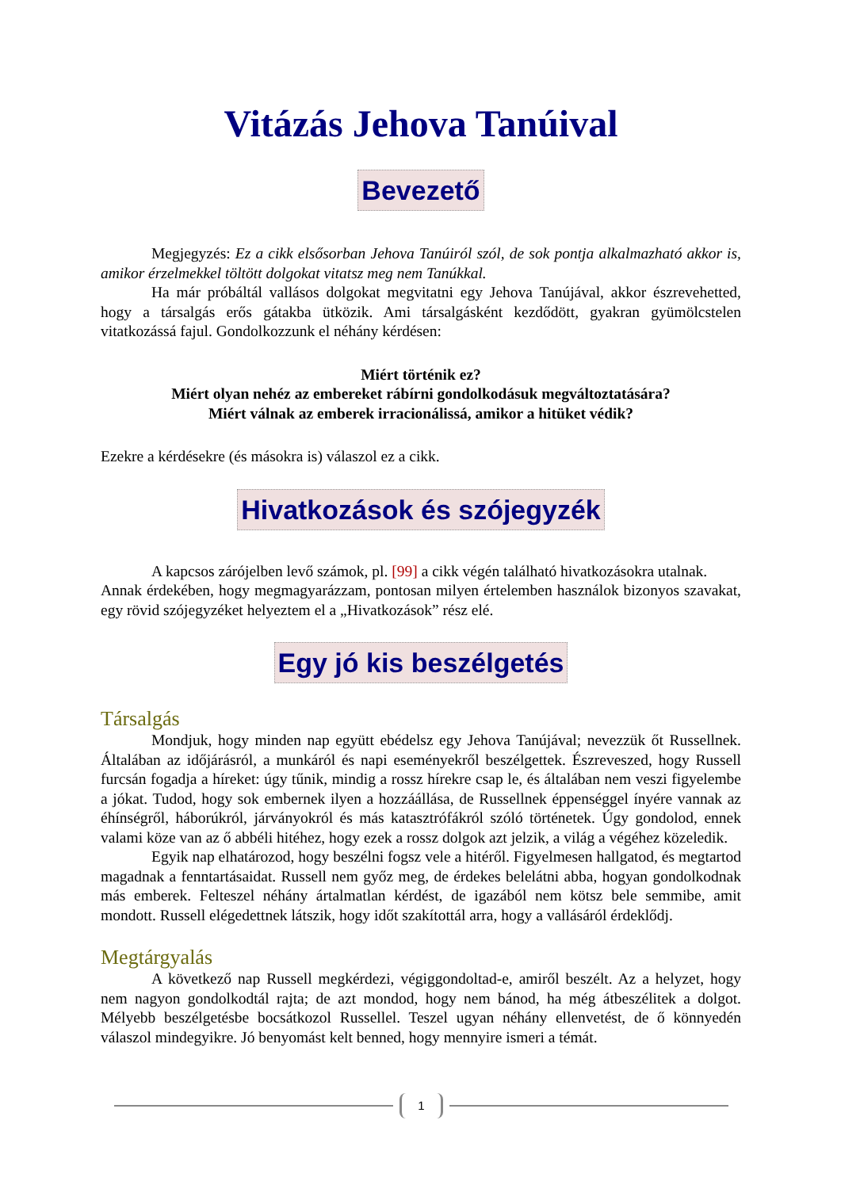Vitázás Jehova Tanúival
Bevezető
Megjegyzés: Ez a cikk elsősorban Jehova Tanúiról szól, de sok pontja alkalmazható akkor is, amikor érzelmekkel töltött dolgokat vitatsz meg nem Tanúkkal.
Ha már próbáltál vallásos dolgokat megvitatni egy Jehova Tanújával, akkor észrevehetted, hogy a társalgás erős gátakba ütközik. Ami társalgásként kezdődött, gyakran gyümölcstelen vitatkozássá fajul. Gondolkozzunk el néhány kérdésen:
Miért történik ez?
Miért olyan nehéz az embereket rábírni gondolkodásuk megváltoztatására?
Miért válnak az emberek irracionálissá, amikor a hitüket védik?
Ezekre a kérdésekre (és másokra is) válaszol ez a cikk.
Hivatkozások és szójegyzék
A kapcsos zárójelben levő számok, pl. [99] a cikk végén található hivatkozásokra utalnak.
Annak érdekében, hogy megmagyarázzam, pontosan milyen értelemben használok bizonyos szavakat, egy rövid szójegyzéket helyeztem el a „Hivatkozások” rész elé.
Egy jó kis beszélgetés
Társalgás
Mondjuk, hogy minden nap együtt ebédelsz egy Jehova Tanújával; nevezzük őt Russellnek. Általában az időjárásról, a munkáról és napi eseményekről beszélgettek. Észreveszed, hogy Russell furcsán fogadja a híreket: úgy tűnik, mindig a rossz hírekre csap le, és általában nem veszi figyelembe a jókat. Tudod, hogy sok embernek ilyen a hozzáállása, de Russellnek éppenséggel ínyére vannak az éhínségről, háborúkról, járványokról és más katasztrófákról szóló történetek. Úgy gondolod, ennek valami köze van az ő abbéli hitéhez, hogy ezek a rossz dolgok azt jelzik, a világ a végéhez közeledik.
Egyik nap elhatározod, hogy beszélni fogsz vele a hitéről. Figyelmesen hallgatod, és megtartod magadnak a fenntartásaidat. Russell nem győz meg, de érdekes belelátni abba, hogyan gondolkodnak más emberek. Felteszel néhány ártalmatlan kérdést, de igazából nem kötsz bele semmibe, amit mondott. Russell elégedettnek látszik, hogy időt szakítottál arra, hogy a vallásáról érdeklődj.
Megtárgyalás
A következő nap Russell megkérdezi, végiggondoltad-e, amiről beszélt. Az a helyzet, hogy nem nagyon gondolkodtál rajta; de azt mondod, hogy nem bánod, ha még átbeszélitek a dolgot. Mélyebb beszélgetésbe bocsátkozol Russellel. Teszel ugyan néhány ellenvetést, de ő könnyedén válaszol mindegyikre. Jó benyomást kelt benned, hogy mennyire ismeri a témát.
1